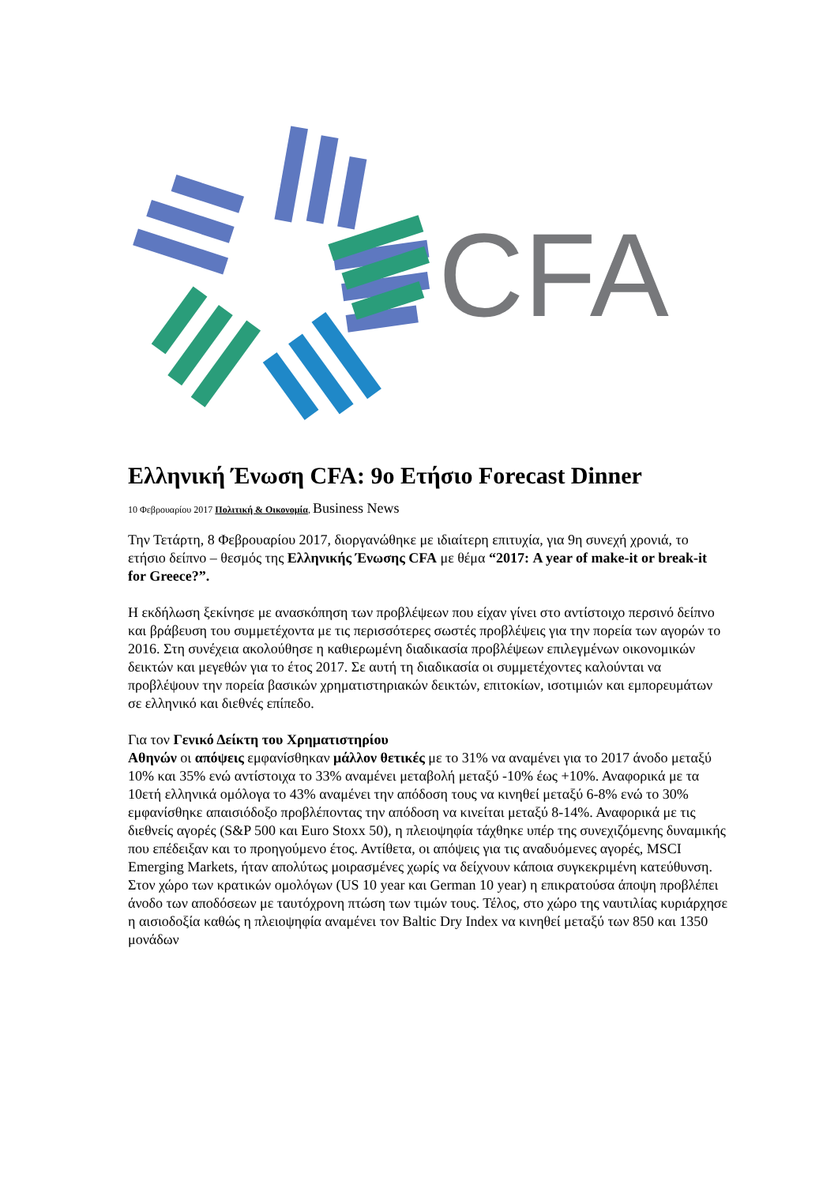CFA
Ελληνική Ένωση CFA: 9ο Ετήσιο Forecast Dinner
10 Φεβρουαρίου 2017 Πολιτική & Οικονομία, Business News
Την Τετάρτη, 8 Φεβρουαρίου 2017, διοργανώθηκε με ιδιαίτερη επιτυχία, για 9η συνεχή χρονιά, το ετήσιο δείπνο – θεσμός της Ελληνικής Ένωσης CFA με θέμα “2017: A year of make-it or break-it for Greece?”.
Η εκδήλωση ξεκίνησε με ανασκόπηση των προβλέψεων που είχαν γίνει στο αντίστοιχο περσινό δείπνο και βράβευση του συμμετέχοντα με τις περισσότερες σωστές προβλέψεις για την πορεία των αγορών το 2016. Στη συνέχεια ακολούθησε η καθιερωμένη διαδικασία προβλέψεων επιλεγμένων οικονομικών δεικτών και μεγεθών για το έτος 2017. Σε αυτή τη διαδικασία οι συμμετέχοντες καλούνται να προβλέψουν την πορεία βασικών χρηματιστηριακών δεικτών, επιτοκίων, ισοτιμιών και εμπορευμάτων σε ελληνικό και διεθνές επίπεδο.
Για τον Γενικό Δείκτη του Χρηματιστηρίου
Αθηνών οι απόψεις εμφανίσθηκαν μάλλον θετικές με το 31% να αναμένει για το 2017 άνοδο μεταξύ 10% και 35% ενώ αντίστοιχα το 33% αναμένει μεταβολή μεταξύ -10% έως +10%. Αναφορικά με τα 10ετή ελληνικά ομόλογα το 43% αναμένει την απόδοση τους να κινηθεί μεταξύ 6-8% ενώ το 30% εμφανίσθηκε απαισιόδοξο προβλέποντας την απόδοση να κινείται μεταξύ 8-14%. Αναφορικά με τις διεθνείς αγορές (S&P 500 και Euro Stoxx 50), η πλειοψηφία τάχθηκε υπέρ της συνεχιζόμενης δυναμικής που επέδειξαν και το προηγούμενο έτος. Αντίθετα, οι απόψεις για τις αναδυόμενες αγορές, MSCI Emerging Markets, ήταν απολύτως μοιρασμένες χωρίς να δείχνουν κάποια συγκεκριμένη κατεύθυνση. Στον χώρο των κρατικών ομολόγων (US 10 year και German 10 year) η επικρατούσα άποψη προβλέπει άνοδο των αποδόσεων με ταυτόχρονη πτώση των τιμών τους. Τέλος, στο χώρο της ναυτιλίας κυριάρχησε η αισιοδοξία καθώς η πλειοψηφία αναμένει τον Baltic Dry Index να κινηθεί μεταξύ των 850 και 1350 μονάδων